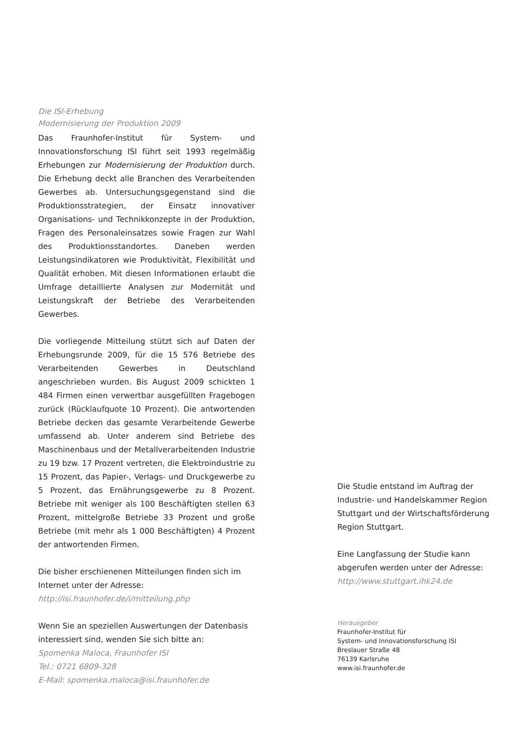Die ISI-Erhebung
Modernisierung der Produktion 2009
Das Fraunhofer-Institut für System- und Innovationsforschung ISI führt seit 1993 regelmäßig Erhebungen zur Modernisierung der Produktion durch. Die Erhebung deckt alle Branchen des Verarbeitenden Gewerbes ab. Untersuchungsgegenstand sind die Produktionsstrategien, der Einsatz innovativer Organisations- und Technikkonzepte in der Produktion, Fragen des Personaleinsatzes sowie Fragen zur Wahl des Produktionsstandortes. Daneben werden Leistungsindikatoren wie Produktivität, Flexibilität und Qualität erhoben. Mit diesen Informationen erlaubt die Umfrage detaillierte Analysen zur Modernität und Leistungskraft der Betriebe des Verarbeitenden Gewerbes.
Die vorliegende Mitteilung stützt sich auf Daten der Erhebungsrunde 2009, für die 15 576 Betriebe des Verarbeitenden Gewerbes in Deutschland angeschrieben wurden. Bis August 2009 schickten 1 484 Firmen einen verwertbar ausgefüllten Fragebogen zurück (Rücklaufquote 10 Prozent). Die antwortenden Betriebe decken das gesamte Verarbeitende Gewerbe umfassend ab. Unter anderem sind Betriebe des Maschinenbaus und der Metallverarbeitenden Industrie zu 19 bzw. 17 Prozent vertreten, die Elektroindustrie zu 15 Prozent, das Papier-, Verlags- und Druckgewerbe zu 5 Prozent, das Ernährungsgewerbe zu 8 Prozent. Betriebe mit weniger als 100 Beschäftigten stellen 63 Prozent, mittelgroße Betriebe 33 Prozent und große Betriebe (mit mehr als 1 000 Beschäftigten) 4 Prozent der antwortenden Firmen.
Die bisher erschienenen Mitteilungen finden sich im Internet unter der Adresse:
http://isi.fraunhofer.de/i/mitteilung.php
Wenn Sie an speziellen Auswertungen der Datenbasis interessiert sind, wenden Sie sich bitte an:
Spomenka Maloca, Fraunhofer ISI
Tel.: 0721 6809-328
E-Mail: spomenka.maloca@isi.fraunhofer.de
Die Studie entstand im Auftrag der Industrie- und Handelskammer Region Stuttgart und der Wirtschaftsförderung Region Stuttgart.
Eine Langfassung der Studie kann abgerufen werden unter der Adresse:
http://www.stuttgart.ihk24.de
Herausgeber
Fraunhofer-Institut für
System- und Innovationsforschung ISI
Breslauer Straße 48
76139 Karlsruhe
www.isi.fraunhofer.de